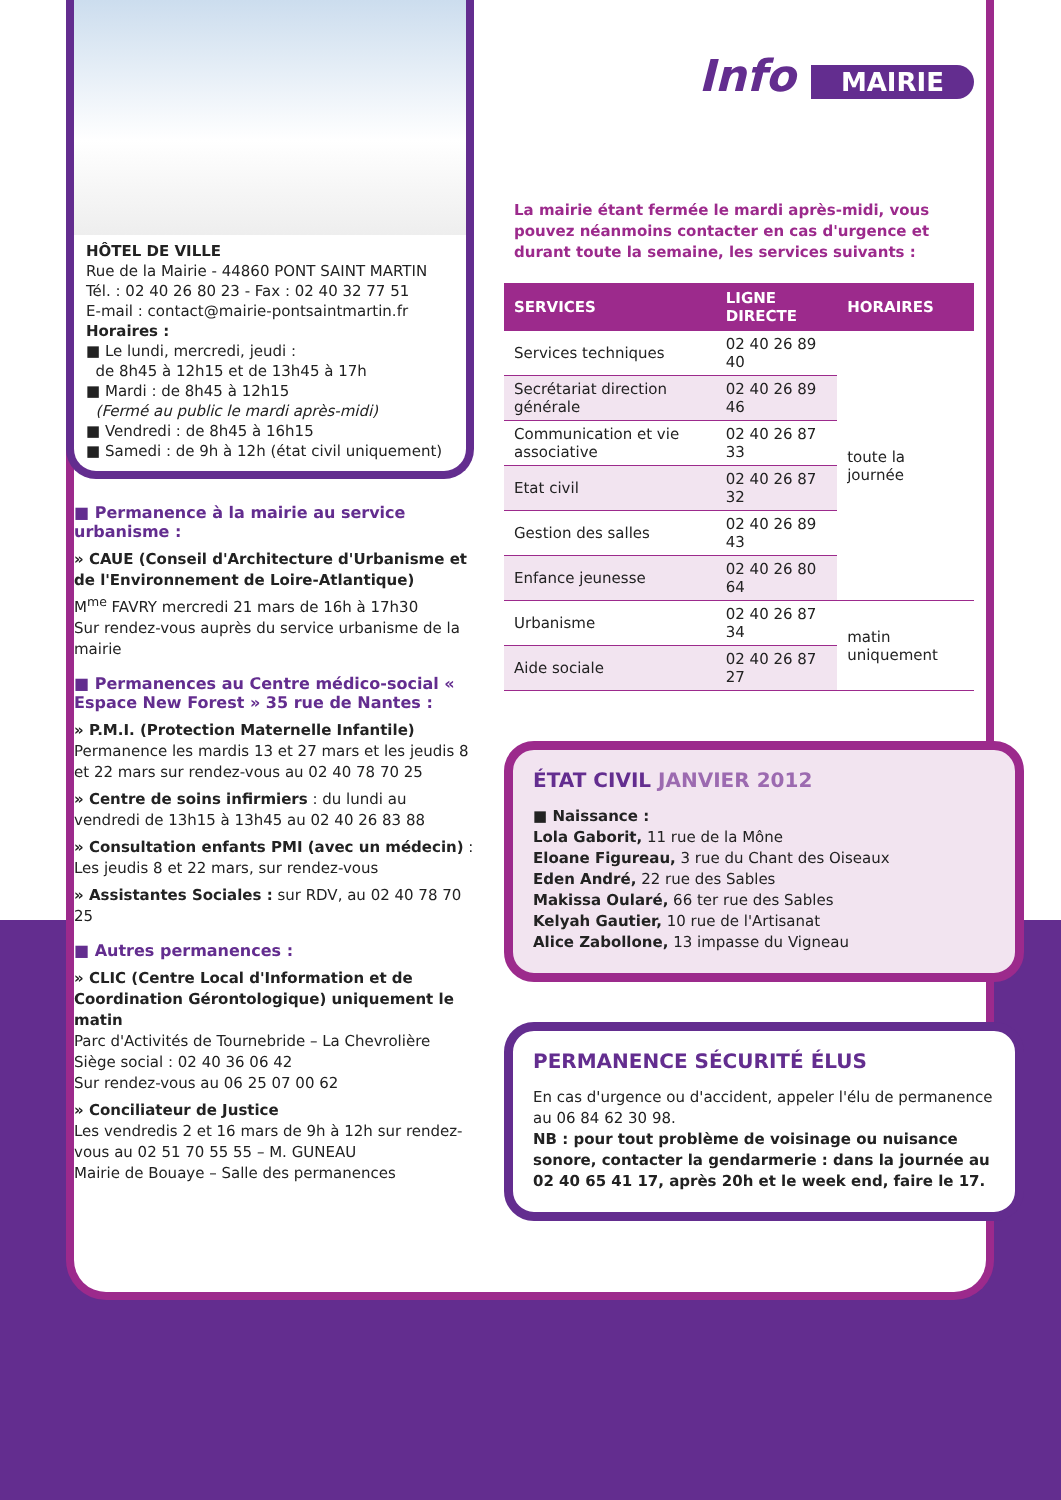HÔTEL DE VILLE
Rue de la Mairie - 44860 PONT SAINT MARTIN
Tél. : 02 40 26 80 23 - Fax : 02 40 32 77 51
E-mail : contact@mairie-pontsaintmartin.fr
Horaires :
■ Le lundi, mercredi, jeudi :
de 8h45 à 12h15 et de 13h45 à 17h
■ Mardi : de 8h45 à 12h15
(Fermé au public le mardi après-midi)
■ Vendredi : de 8h45 à 16h15
■ Samedi : de 9h à 12h (état civil uniquement)
■ Permanence à la mairie au service urbanisme :
» CAUE (Conseil d'Architecture d'Urbanisme et de l'Environnement de Loire-Atlantique)
M<sup>me</sup> FAVRY mercredi 21 mars de 16h à 17h30
Sur rendez-vous auprès du service urbanisme de la mairie
■ Permanences au Centre médico-social « Espace New Forest » 35 rue de Nantes :
» P.M.I. (Protection Maternelle Infantile)
Permanence les mardis 13 et 27 mars et les jeudis 8 et 22 mars sur rendez-vous au 02 40 78 70 25
» Centre de soins infirmiers : du lundi au vendredi de 13h15 à 13h45 au 02 40 26 83 88
» Consultation enfants PMI (avec un médecin) : Les jeudis 8 et 22 mars, sur rendez-vous
» Assistantes Sociales : sur RDV, au 02 40 78 70 25
■ Autres permanences :
» CLIC (Centre Local d'Information et de Coordination Gérontologique) uniquement le matin
Parc d'Activités de Tournebride – La Chevrolière
Siège social : 02 40 36 06 42
Sur rendez-vous au 06 25 07 00 62
» Conciliateur de Justice
Les vendredis 2 et 16 mars de 9h à 12h sur rendez-vous au 02 51 70 55 55 – M. GUNEAU
Mairie de Bouaye – Salle des permanences
Info MAIRIE
La mairie étant fermée le mardi après-midi, vous pouvez néanmoins contacter en cas d'urgence et durant toute la semaine, les services suivants :
| SERVICES | LIGNE DIRECTE | HORAIRES |
| --- | --- | --- |
| Services techniques | 02 40 26 89 40 | toute la journée |
| Secrétariat direction générale | 02 40 26 89 46 | |
| Communication et vie associative | 02 40 26 87 33 | |
| Etat civil | 02 40 26 87 32 | |
| Gestion des salles | 02 40 26 89 43 | |
| Enfance jeunesse | 02 40 26 80 64 | |
| Urbanisme | 02 40 26 87 34 | matin uniquement |
| Aide sociale | 02 40 26 87 27 | |
ÉTAT CIVIL JANVIER 2012
■ Naissance :
Lola Gaborit, 11 rue de la Mône
Eloane Figureau, 3 rue du Chant des Oiseaux
Eden André, 22 rue des Sables
Makissa Oularé, 66 ter rue des Sables
Kelyah Gautier, 10 rue de l'Artisanat
Alice Zabollone, 13 impasse du Vigneau
PERMANENCE SÉCURITÉ ÉLUS
En cas d'urgence ou d'accident, appeler l'élu de permanence au 06 84 62 30 98.
NB : pour tout problème de voisinage ou nuisance sonore, contacter la gendarmerie : dans la journée au 02 40 65 41 17, après 20h et le week end, faire le 17.